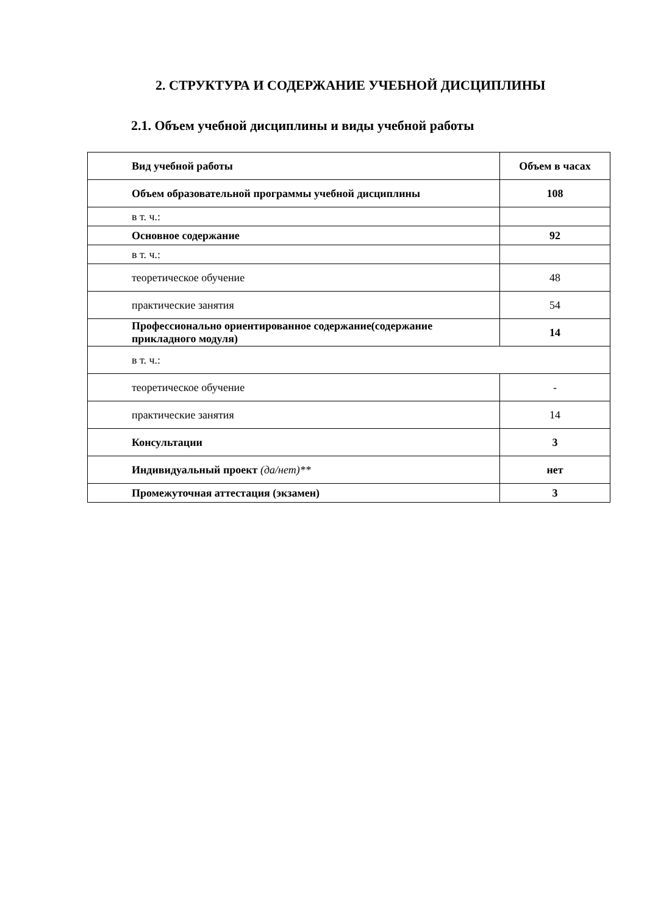2. СТРУКТУРА И СОДЕРЖАНИЕ УЧЕБНОЙ ДИСЦИПЛИНЫ
2.1. Объем учебной дисциплины и виды учебной работы
| Вид учебной работы | Объем в часах |
| Объем образовательной программы учебной дисциплины | 108 |
| в т. ч.: | |
| Основное содержание | 92 |
| в т. ч.: | |
| теоретическое обучение | 48 |
| практические занятия | 54 |
| Профессионально ориентированное содержание(содержание прикладного модуля) | 14 |
| в т. ч.: | |
| теоретическое обучение | - |
| практические занятия | 14 |
| Консультации | 3 |
| Индивидуальный проект (да/нет)** | нет |
| Промежуточная аттестация (экзамен) | 3 |